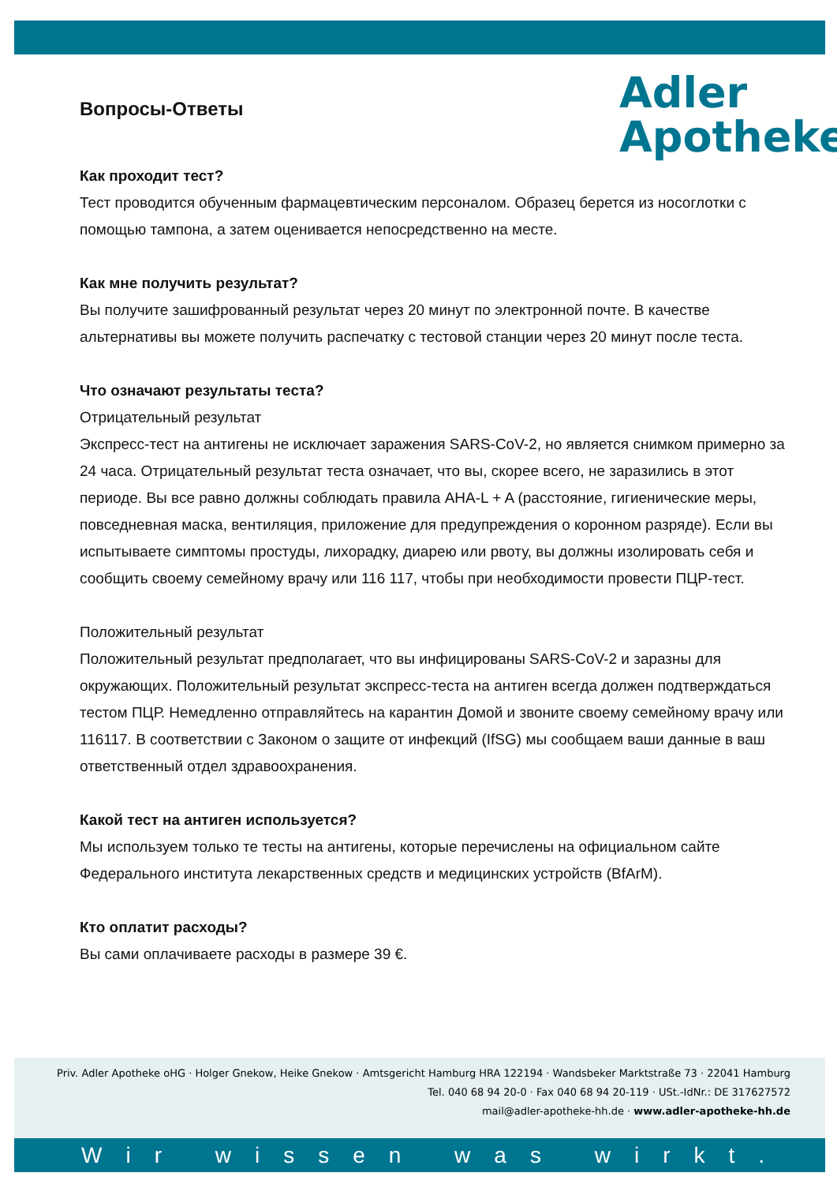Adler
Apotheke
Вопросы-Ответы
Как проходит тест?
Тест проводится обученным фармацевтическим персоналом. Образец берется из носоглотки с помощью тампона, а затем оценивается непосредственно на месте.
Как мне получить результат?
Вы получите зашифрованный результат через 20 минут по электронной почте. В качестве альтернативы вы можете получить распечатку с тестовой станции через 20 минут после теста.
Что означают результаты теста?
Отрицательный результат
Экспресс-тест на антигены не исключает заражения SARS-CoV-2, но является снимком примерно за 24 часа. Отрицательный результат теста означает, что вы, скорее всего, не заразились в этот периоде. Вы все равно должны соблюдать правила AHA-L + A (расстояние, гигиенические меры, повседневная маска, вентиляция, приложение для предупреждения о коронном разряде). Если вы испытываете симптомы простуды, лихорадку, диарею или рвоту, вы должны изолировать себя и сообщить своему семейному врачу или 116 117, чтобы при необходимости провести ПЦР-тест.
Положительный результат
Положительный результат предполагает, что вы инфицированы SARS-CoV-2 и заразны для окружающих. Положительный результат экспресс-теста на антиген всегда должен подтверждаться тестом ПЦР. Немедленно отправляйтесь на карантин Домой и звоните своему семейному врачу или 116117. В соответствии с Законом о защите от инфекций (IfSG) мы сообщаем ваши данные в ваш ответственный отдел здравоохранения.
Какой тест на антиген используется?
Мы используем только те тесты на антигены, которые перечислены на официальном сайте Федерального института лекарственных средств и медицинских устройств (BfArM).
Кто оплатит расходы?
Вы сами оплачиваете расходы в размере 39 €.
Priv. Adler Apotheke oHG · Holger Gnekow, Heike Gnekow · Amtsgericht Hamburg HRA 122194 · Wandsbeker Marktstraße 73 · 22041 Hamburg
Tel. 040 68 94 20-0 · Fax 040 68 94 20-119 · USt.-IdNr.: DE 317627572
mail@adler-apotheke-hh.de · www.adler-apotheke-hh.de
Wir wissen was wirkt.